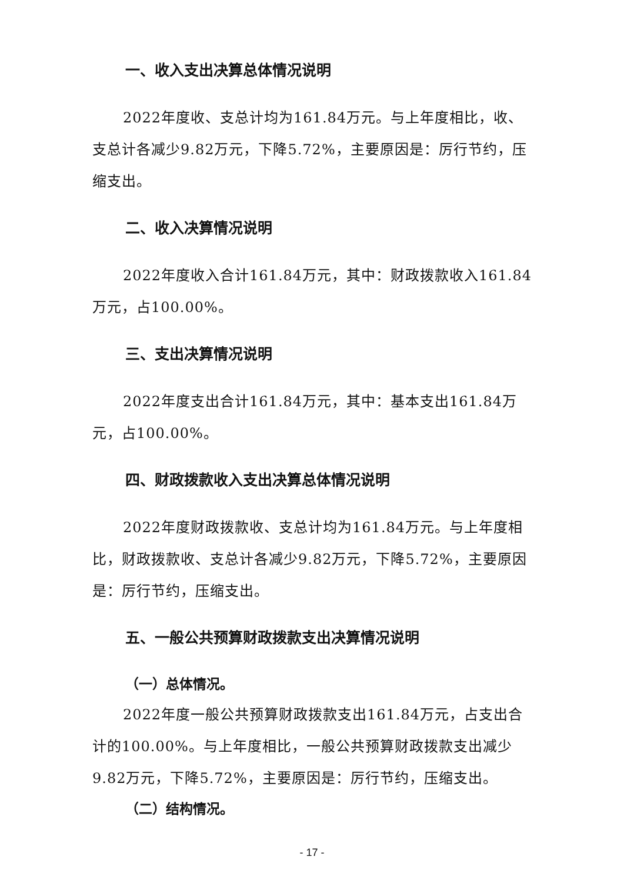一、收入支出决算总体情况说明
2022年度收、支总计均为161.84万元。与上年度相比，收、支总计各减少9.82万元，下降5.72%，主要原因是：厉行节约，压缩支出。
二、收入决算情况说明
2022年度收入合计161.84万元，其中：财政拨款收入161.84万元，占100.00%。
三、支出决算情况说明
2022年度支出合计161.84万元，其中：基本支出161.84万元，占100.00%。
四、财政拨款收入支出决算总体情况说明
2022年度财政拨款收、支总计均为161.84万元。与上年度相比，财政拨款收、支总计各减少9.82万元，下降5.72%，主要原因是：厉行节约，压缩支出。
五、一般公共预算财政拨款支出决算情况说明
（一）总体情况。
2022年度一般公共预算财政拨款支出161.84万元，占支出合计的100.00%。与上年度相比，一般公共预算财政拨款支出减少9.82万元，下降5.72%，主要原因是：厉行节约，压缩支出。
（二）结构情况。
- 17 -